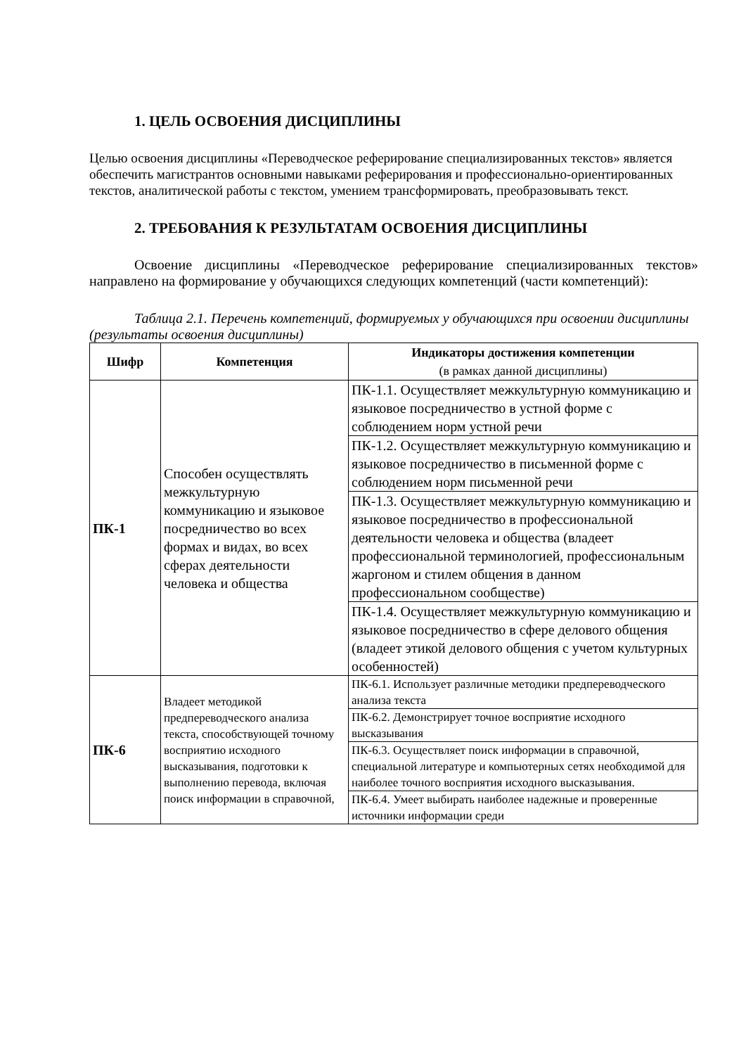1. ЦЕЛЬ ОСВОЕНИЯ ДИСЦИПЛИНЫ
Целью освоения дисциплины «Переводческое реферирование специализированных текстов» является обеспечить магистрантов основными навыками реферирования и профессионально-ориентированных текстов, аналитической работы с текстом, умением трансформировать, преобразовывать текст.
2. ТРЕБОВАНИЯ К РЕЗУЛЬТАТАМ ОСВОЕНИЯ ДИСЦИПЛИНЫ
Освоение дисциплины «Переводческое реферирование специализированных текстов» направлено на формирование у обучающихся следующих компетенций (части компетенций):
Таблица 2.1. Перечень компетенций, формируемых у обучающихся при освоении дисциплины (результаты освоения дисциплины)
| Шифр | Компетенция | Индикаторы достижения компетенции (в рамках данной дисциплины) |
| --- | --- | --- |
| ПК-1 | Способен осуществлять межкультурную коммуникацию и языковое посредничество во всех формах и видах, во всех сферах деятельности человека и общества | ПК-1.1. Осуществляет межкультурную коммуникацию и языковое посредничество в устной форме с соблюдением норм устной речи |
| | | ПК-1.2. Осуществляет межкультурную коммуникацию и языковое посредничество в письменной форме с соблюдением норм письменной речи |
| | | ПК-1.3. Осуществляет межкультурную коммуникацию и языковое посредничество в профессиональной деятельности человека и общества (владеет профессиональной терминологией, профессиональным жаргоном и стилем общения в данном профессиональном сообществе) |
| | | ПК-1.4. Осуществляет межкультурную коммуникацию и языковое посредничество в сфере делового общения (владеет этикой делового общения с учетом культурных особенностей) |
| ПК-6 | Владеет методикой предпереводческого анализа текста, способствующей точному восприятию исходного высказывания, подготовки к выполнению перевода, включая поиск информации в справочной, | ПК-6.1. Использует различные методики предпереводческого анализа текста |
| | | ПК-6.2. Демонстрирует точное восприятие исходного высказывания |
| | | ПК-6.3. Осуществляет поиск информации в справочной, специальной литературе и компьютерных сетях необходимой для наиболее точного восприятия исходного высказывания. |
| | | ПК-6.4. Умеет выбирать наиболее надежные и проверенные источники информации среди |